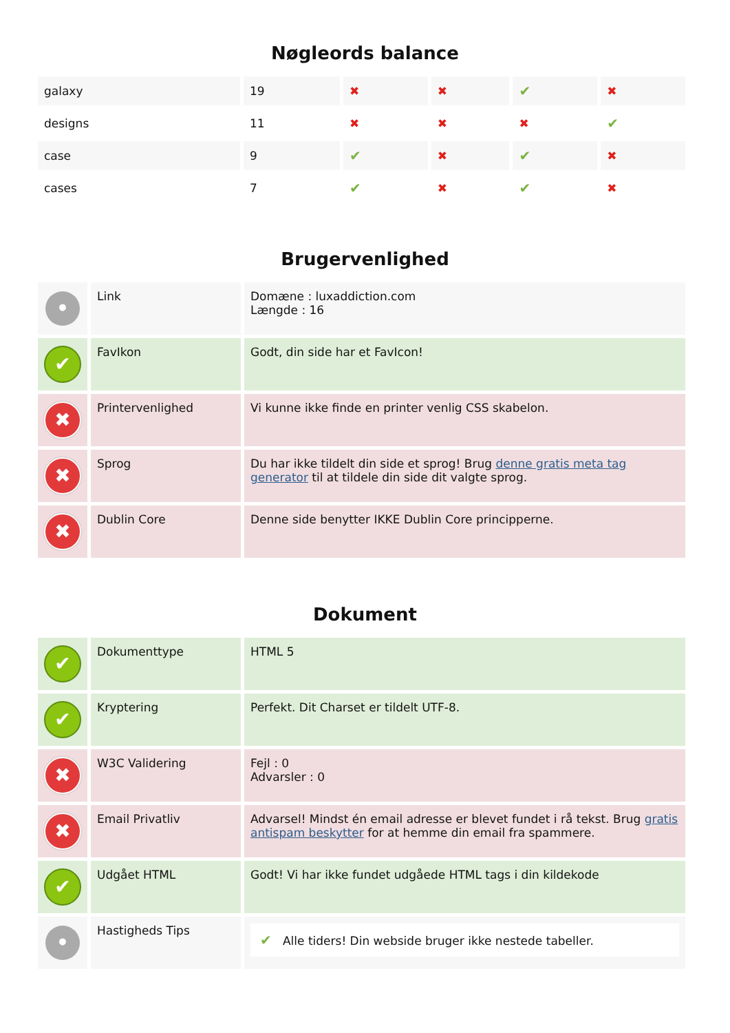Nøgleords balance
| galaxy | 19 | ✖ | ✖ | ✔ | ✖ |
| designs | 11 | ✖ | ✖ | ✖ | ✔ |
| case | 9 | ✔ | ✖ | ✔ | ✖ |
| cases | 7 | ✔ | ✖ | ✔ | ✖ |
Brugervenlighed
| • | Link | Domæne : luxaddiction.com Længde : 16 |
| ✔ | FavIkon | Godt, din side har et FavIcon! |
| ✖ | Printervenlighed | Vi kunne ikke finde en printer venlig CSS skabelon. |
| ✖ | Sprog | Du har ikke tildelt din side et sprog! Brug denne gratis meta tag generator til at tildele din side dit valgte sprog. |
| ✖ | Dublin Core | Denne side benytter IKKE Dublin Core principperne. |
Dokument
| ✔ | Dokumenttype | HTML 5 |
| ✔ | Kryptering | Perfekt. Dit Charset er tildelt UTF-8. |
| ✖ | W3C Validering | Fejl : 0 Advarsler : 0 |
| ✖ | Email Privatliv | Advarsel! Mindst én email adresse er blevet fundet i rå tekst. Brug gratis antispam beskytter for at hemme din email fra spammere. |
| ✔ | Udgået HTML | Godt! Vi har ikke fundet udgåede HTML tags i din kildekode |
| • | Hastigheds Tips | ✔ Alle tiders! Din webside bruger ikke nestede tabeller. |